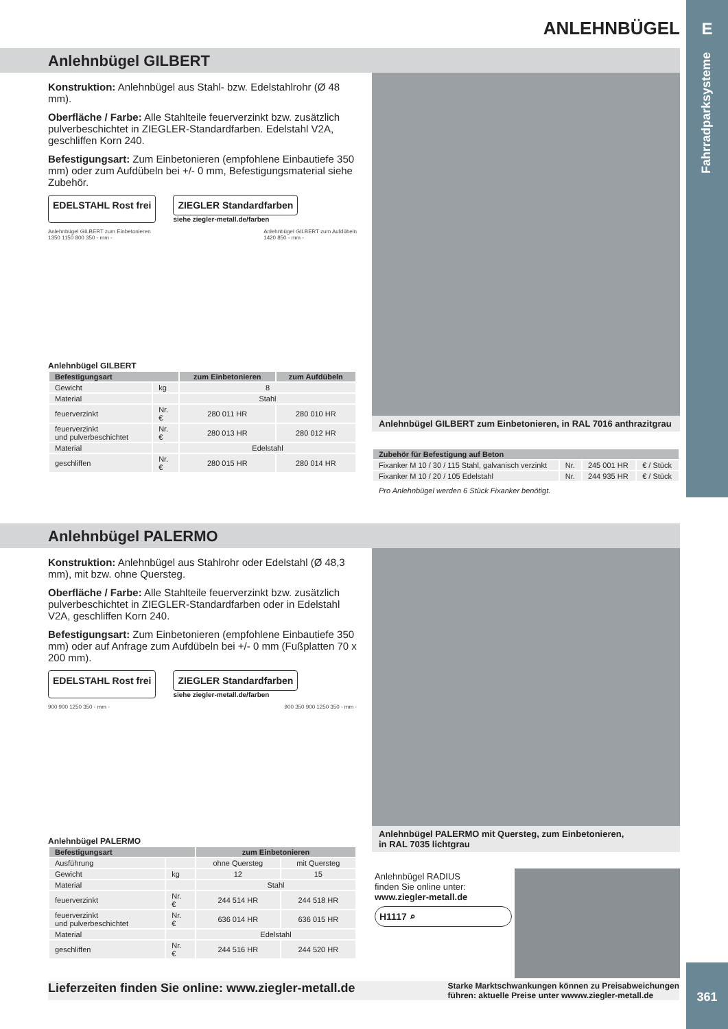E
Fahrradparksysteme
ANLEHNBÜGEL
Anlehnbügel GILBERT
Konstruktion: Anlehnbügel aus Stahl- bzw. Edelstahlrohr (Ø 48 mm).
Oberfläche / Farbe: Alle Stahlteile feuerverzinkt bzw. zusätzlich pulverbeschichtet in ZIEGLER-Standardfarben. Edelstahl V2A, geschliffen Korn 240.
Befestigungsart: Zum Einbetonieren (empfohlene Einbautiefe 350 mm) oder zum Aufdübeln bei +/- 0 mm, Befestigungsmaterial siehe Zubehör.
EDELSTAHL Rost frei ZIEGLER Standardfarben
siehe ziegler-metall.de/farben
Anlehnbügel GILBERT zum Einbetonieren
1350 1150 800 350 - mm -
Anlehnbügel GILBERT zum Aufdübeln
1420 850 - mm -
Anlehnbügel GILBERT
| Befestigungsart | | zum Einbetonieren | zum Aufdübeln |
| --- | --- | --- | --- |
| Gewicht | kg | 8 | |
| Material | | Stahl | |
| feuerverzinkt | Nr. € | 280 011 HR | 280 010 HR |
| feuerverzinkt und pulverbeschichtet | Nr. € | 280 013 HR | 280 012 HR |
| Material | | Edelstahl | |
| geschliffen | Nr. € | 280 015 HR | 280 014 HR |
Anlehnbügel GILBERT zum Einbetonieren, in RAL 7016 anthrazitgrau
| Zubehör für Befestigung auf Beton | | | |
| --- | --- | --- | --- |
| Fixanker M 10 / 30 / 115 Stahl, galvanisch verzinkt | Nr. | 245 001 HR | € / Stück |
| Fixanker M 10 / 20 / 105 Edelstahl | Nr. | 244 935 HR | € / Stück |
Pro Anlehnbügel werden 6 Stück Fixanker benötigt.
Anlehnbügel PALERMO
Konstruktion: Anlehnbügel aus Stahlrohr oder Edelstahl (Ø 48,3 mm), mit bzw. ohne Quersteg.
Oberfläche / Farbe: Alle Stahlteile feuerverzinkt bzw. zusätzlich pulverbeschichtet in ZIEGLER-Standardfarben oder in Edelstahl V2A, geschliffen Korn 240.
Befestigungsart: Zum Einbetonieren (empfohlene Einbautiefe 350 mm) oder auf Anfrage zum Aufdübeln bei +/- 0 mm (Fußplatten 70 x 200 mm).
EDELSTAHL Rost frei ZIEGLER Standardfarben
siehe ziegler-metall.de/farben
900 900 1250 350 - mm - 900 350 900 1250 350 - mm -
Anlehnbügel PALERMO
| Befestigungsart | | zum Einbetonieren | |
| --- | --- | --- | --- |
| Ausführung | | ohne Quersteg | mit Quersteg |
| Gewicht | kg | 12 | 15 |
| Material | | Stahl | |
| feuerverzinkt | Nr. € | 244 514 HR | 244 518 HR |
| feuerverzinkt und pulverbeschichtet | Nr. € | 636 014 HR | 636 015 HR |
| Material | | Edelstahl | |
| geschliffen | Nr. € | 244 516 HR | 244 520 HR |
Anlehnbügel PALERMO mit Quersteg, zum Einbetonieren,
in RAL 7035 lichtgrau
Anlehnbügel RADIUS
finden Sie online unter:
www.ziegler-metall.de
H1117 ⌕
Lieferzeiten finden Sie online: www.ziegler-metall.de
Starke Marktschwankungen können zu Preisabweichungen
führen: aktuelle Preise unter wwww.ziegler-metall.de
361